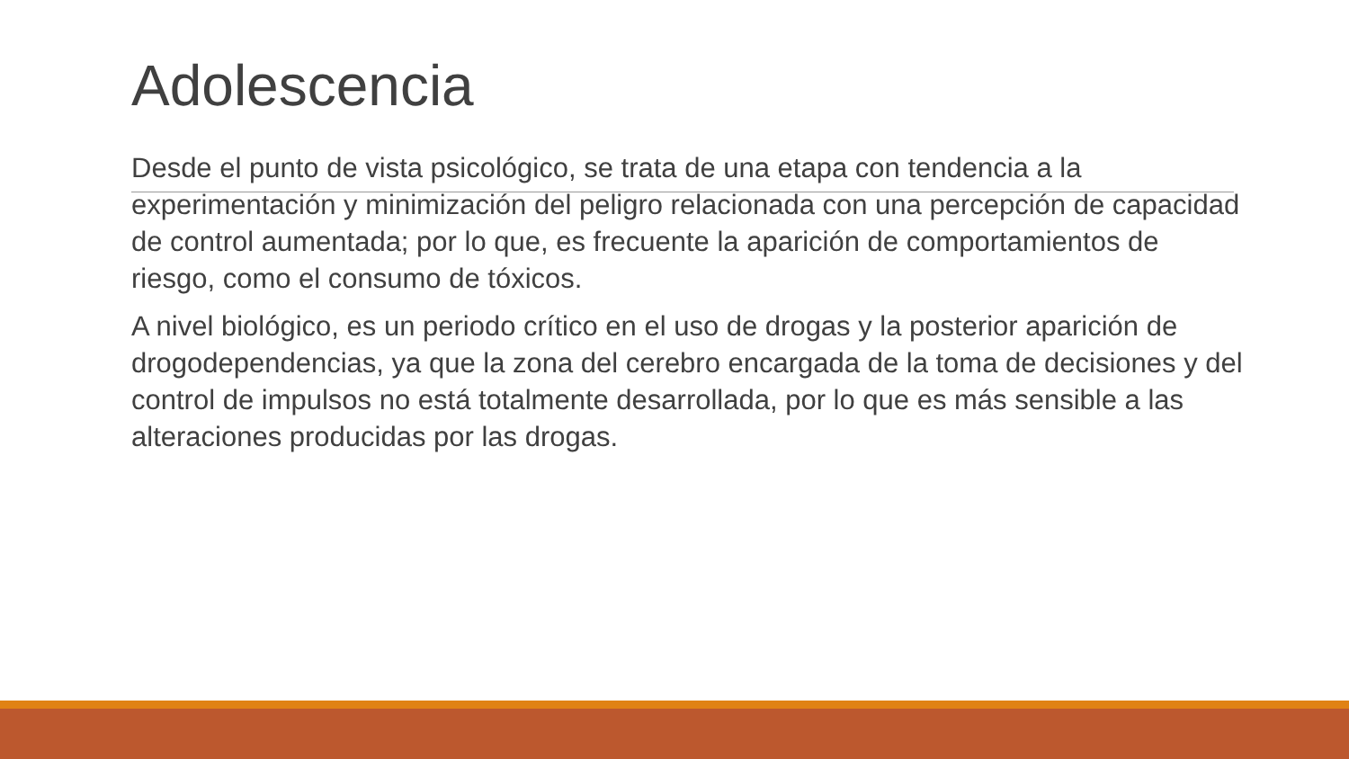Adolescencia
Desde el punto de vista psicológico, se trata de una etapa con tendencia a la experimentación y minimización del peligro relacionada con una percepción de capacidad de control aumentada; por lo que, es frecuente la aparición de comportamientos de riesgo, como el consumo de tóxicos.
A nivel biológico, es un periodo crítico en el uso de drogas y la posterior aparición de drogodependencias, ya que la zona del cerebro encargada de la toma de decisiones y del control de impulsos no está totalmente desarrollada, por lo que es más sensible a las alteraciones producidas por las drogas.